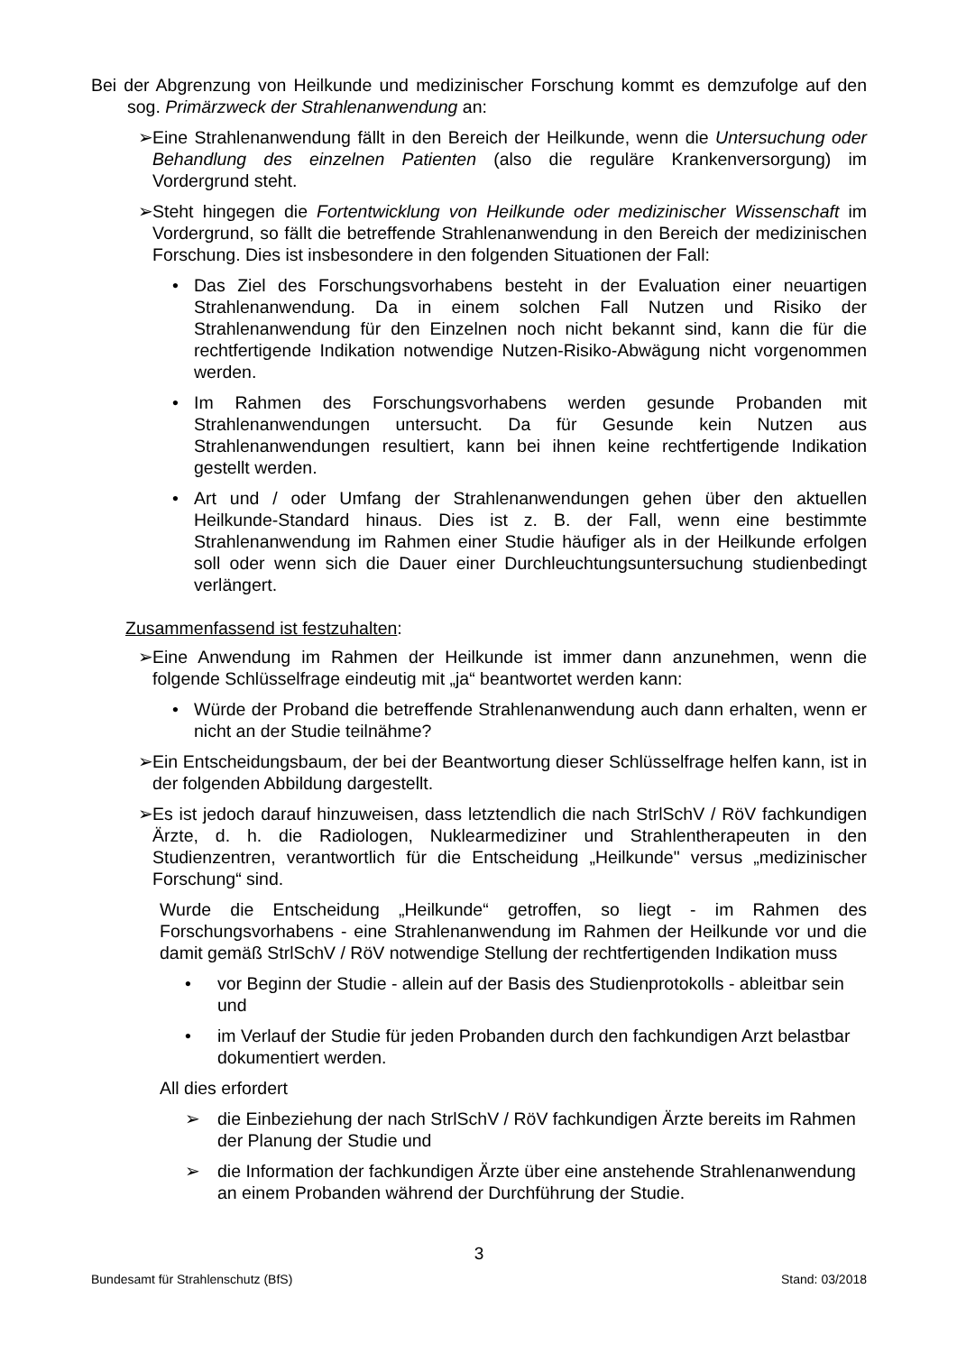Bei der Abgrenzung von Heilkunde und medizinischer Forschung kommt es demzufolge auf den sog. Primärzweck der Strahlenanwendung an:
➢ Eine Strahlenanwendung fällt in den Bereich der Heilkunde, wenn die Untersuchung oder Behandlung des einzelnen Patienten (also die reguläre Krankenversorgung) im Vordergrund steht.
➢ Steht hingegen die Fortentwicklung von Heilkunde oder medizinischer Wissenschaft im Vordergrund, so fällt die betreffende Strahlenanwendung in den Bereich der medizinischen Forschung. Dies ist insbesondere in den folgenden Situationen der Fall:
• Das Ziel des Forschungsvorhabens besteht in der Evaluation einer neuartigen Strahlenanwendung. Da in einem solchen Fall Nutzen und Risiko der Strahlenanwendung für den Einzelnen noch nicht bekannt sind, kann die für die rechtfertigende Indikation notwendige Nutzen-Risiko-Abwägung nicht vorgenommen werden.
• Im Rahmen des Forschungsvorhabens werden gesunde Probanden mit Strahlenanwendungen untersucht. Da für Gesunde kein Nutzen aus Strahlenanwendungen resultiert, kann bei ihnen keine rechtfertigende Indikation gestellt werden.
• Art und / oder Umfang der Strahlenanwendungen gehen über den aktuellen Heilkunde-Standard hinaus. Dies ist z. B. der Fall, wenn eine bestimmte Strahlenanwendung im Rahmen einer Studie häufiger als in der Heilkunde erfolgen soll oder wenn sich die Dauer einer Durchleuchtungsuntersuchung studienbedingt verlängert.
Zusammenfassend ist festzuhalten:
➢ Eine Anwendung im Rahmen der Heilkunde ist immer dann anzunehmen, wenn die folgende Schlüsselfrage eindeutig mit „ja“ beantwortet werden kann:
• Würde der Proband die betreffende Strahlenanwendung auch dann erhalten, wenn er nicht an der Studie teilnähme?
➢ Ein Entscheidungsbaum, der bei der Beantwortung dieser Schlüsselfrage helfen kann, ist in der folgenden Abbildung dargestellt.
➢ Es ist jedoch darauf hinzuweisen, dass letztendlich die nach StrlSchV / RöV fachkundigen Ärzte, d. h. die Radiologen, Nuklearmediziner und Strahlentherapeuten in den Studienzentren, verantwortlich für die Entscheidung „Heilkunde" versus „medizinischer Forschung“ sind.
Wurde die Entscheidung „Heilkunde“ getroffen, so liegt - im Rahmen des Forschungsvorhabens - eine Strahlenanwendung im Rahmen der Heilkunde vor und die damit gemäß StrlSchV / RöV notwendige Stellung der rechtfertigenden Indikation muss
• vor Beginn der Studie - allein auf der Basis des Studienprotokolls - ableitbar sein und
• im Verlauf der Studie für jeden Probanden durch den fachkundigen Arzt belastbar dokumentiert werden.
All dies erfordert
➢ die Einbeziehung der nach StrlSchV / RöV fachkundigen Ärzte bereits im Rahmen der Planung der Studie und
➢ die Information der fachkundigen Ärzte über eine anstehende Strahlenanwendung an einem Probanden während der Durchführung der Studie.
3
Bundesamt für Strahlenschutz (BfS) Stand: 03/2018